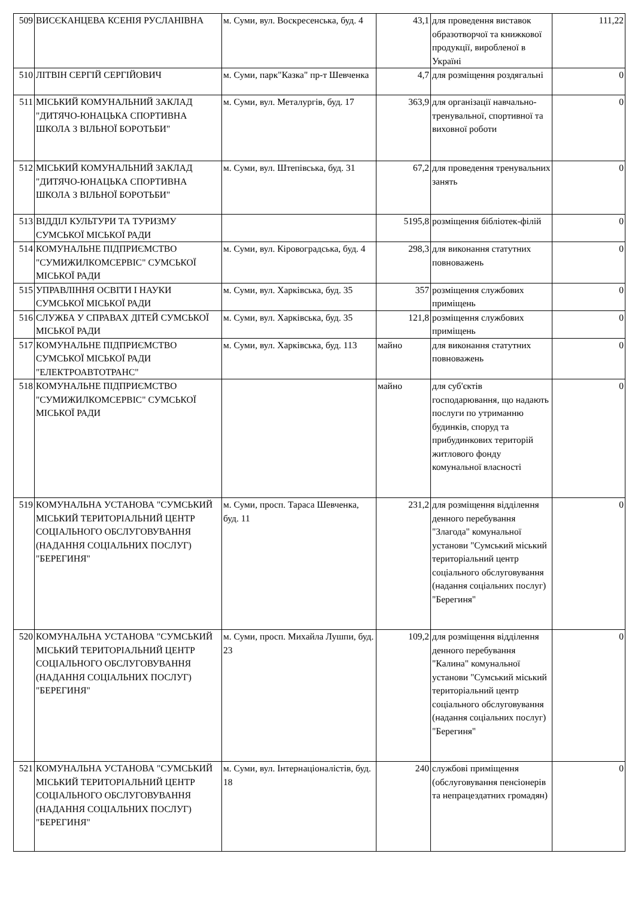| 509 | ВИСЄКАНЦЕВА КСЕНІЯ РУСЛАНІВНА | м. Суми, вул. Воскресенська, буд. 4 | 43,1 | для проведення виставок образотворчої та книжкової продукції, виробленої в Україні | 111,22 |
| 510 | ЛІТВІН СЕРГІЙ СЕРГІЙОВИЧ | м. Суми, парк"Казка" пр-т Шевченка | 4,7 | для розміщення роздягальні | 0 |
| 511 | МІСЬКИЙ КОМУНАЛЬНИЙ ЗАКЛАД "ДИТЯЧО-ЮНАЦЬКА СПОРТИВНА ШКОЛА З ВІЛЬНОЇ БОРОТЬБИ" | м. Суми, вул. Металургів, буд. 17 | 363,9 | для організації навчально-тренувальної, спортивної та виховної роботи | 0 |
| 512 | МІСЬКИЙ КОМУНАЛЬНИЙ ЗАКЛАД "ДИТЯЧО-ЮНАЦЬКА СПОРТИВНА ШКОЛА З ВІЛЬНОЇ БОРОТЬБИ" | м. Суми, вул. Штепівська, буд. 31 | 67,2 | для проведення тренувальних занять | 0 |
| 513 | ВІДДІЛ КУЛЬТУРИ ТА ТУРИЗМУ СУМСЬКОЇ МІСЬКОЇ РАДИ | | 5195,8 | розміщення бібліотек-філій | 0 |
| 514 | КОМУНАЛЬНЕ ПІДПРИЄМСТВО "СУМИЖИЛКОМСЕРВІС" СУМСЬКОЇ МІСЬКОЇ РАДИ | м. Суми, вул. Кіровоградська, буд. 4 | 298,3 | для виконання статутних повноважень | 0 |
| 515 | УПРАВЛІННЯ ОСВІТИ І НАУКИ СУМСЬКОЇ МІСЬКОЇ РАДИ | м. Суми, вул. Харківська, буд. 35 | 357 | розміщення службових приміщень | 0 |
| 516 | СЛУЖБА У СПРАВАХ ДІТЕЙ СУМСЬКОЇ МІСЬКОЇ РАДИ | м. Суми, вул. Харківська, буд. 35 | 121,8 | розміщення службових приміщень | 0 |
| 517 | КОМУНАЛЬНЕ ПІДПРИЄМСТВО СУМСЬКОЇ МІСЬКОЇ РАДИ "ЕЛЕКТРОАВТОТРАНС" | м. Суми, вул. Харківська, буд. 113 | майно | для виконання статутних повноважень | 0 |
| 518 | КОМУНАЛЬНЕ ПІДПРИЄМСТВО "СУМИЖИЛКОМСЕРВІС" СУМСЬКОЇ МІСЬКОЇ РАДИ | | майно | для суб'єктів господарювання, що надають послуги по утриманню будинків, споруд та прибудинкових територій житлового фонду комунальної власності | 0 |
| 519 | КОМУНАЛЬНА УСТАНОВА "СУМСЬКИЙ МІСЬКИЙ ТЕРИТОРІАЛЬНИЙ ЦЕНТР СОЦІАЛЬНОГО ОБСЛУГОВУВАННЯ (НАДАННЯ СОЦІАЛЬНИХ ПОСЛУГ) "БЕРЕГИНЯ" | м. Суми, просп. Тараса Шевченка, буд. 11 | 231,2 | для розміщення відділення денного перебування "Злагода" комунальної установи "Сумський міський територіальний центр соціального обслуговування (надання соціальних послуг) "Берегиня" | 0 |
| 520 | КОМУНАЛЬНА УСТАНОВА "СУМСЬКИЙ МІСЬКИЙ ТЕРИТОРІАЛЬНИЙ ЦЕНТР СОЦІАЛЬНОГО ОБСЛУГОВУВАННЯ (НАДАННЯ СОЦІАЛЬНИХ ПОСЛУГ) "БЕРЕГИНЯ" | м. Суми, просп. Михайла Лушпи, буд. 23 | 109,2 | для розміщення відділення денного перебування "Калина" комунальної установи "Сумський міський територіальний центр соціального обслуговування (надання соціальних послуг) "Берегиня" | 0 |
| 521 | КОМУНАЛЬНА УСТАНОВА "СУМСЬКИЙ МІСЬКИЙ ТЕРИТОРІАЛЬНИЙ ЦЕНТР СОЦІАЛЬНОГО ОБСЛУГОВУВАННЯ (НАДАННЯ СОЦІАЛЬНИХ ПОСЛУГ) "БЕРЕГИНЯ" | м. Суми, вул. Інтернаціоналістів, буд. 18 | 240 | службові приміщення (обслуговування пенсіонерів та непрацездатних громадян) | 0 |